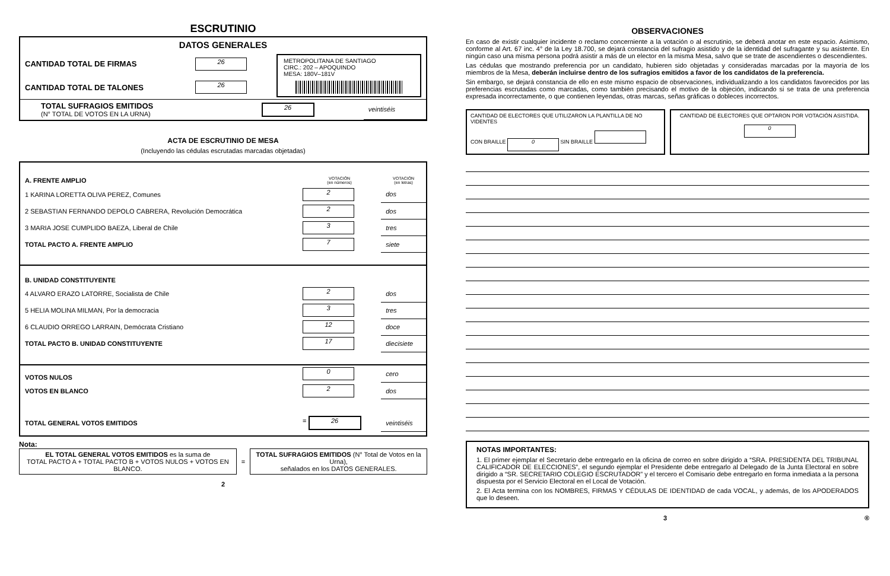ESCRUTINIO
DATOS GENERALES
| CANTIDAD TOTAL DE FIRMAS | 26 | METROPOLITANA DE SANTIAGO CIRC.: 202 – APOQUINDO MESA: 180V–181V |
| CANTIDAD TOTAL DE TALONES | 26 | |
| TOTAL SUFRAGIOS EMITIDOS (N° TOTAL DE VOTOS EN LA URNA) | 26 | veintiséis |
ACTA DE ESCRUTINIO DE MESA
(Incluyendo las cédulas escrutadas marcadas objetadas)
| A. FRENTE AMPLIO | VOTACIÓN (en números) | VOTACIÓN (en letras) |
| 1 KARINA LORETTA OLIVA PEREZ, Comunes | 2 | dos |
| 2 SEBASTIAN FERNANDO DEPOLO CABRERA, Revolución Democrática | 2 | dos |
| 3 MARIA JOSE CUMPLIDO BAEZA, Liberal de Chile | 3 | tres |
| TOTAL PACTO A. FRENTE AMPLIO | 7 | siete |
| B. UNIDAD CONSTITUYENTE | | |
| 4 ALVARO ERAZO LATORRE, Socialista de Chile | 2 | dos |
| 5 HELIA MOLINA MILMAN, Por la democracia | 3 | tres |
| 6 CLAUDIO ORREGO LARRAIN, Demócrata Cristiano | 12 | doce |
| TOTAL PACTO B. UNIDAD CONSTITUYENTE | 17 | diecisiete |
| VOTOS NULOS | 0 | cero |
| VOTOS EN BLANCO | 2 | dos |
| TOTAL GENERAL VOTOS EMITIDOS | = 26 | veintiséis |
Nota:
| EL TOTAL GENERAL VOTOS EMITIDOS es la suma de TOTAL PACTO A + TOTAL PACTO B + VOTOS NULOS + VOTOS EN BLANCO. | = | TOTAL SUFRAGIOS EMITIDOS (N° Total de Votos en la Urna), señalados en los DATOS GENERALES. |
2
OBSERVACIONES
En caso de existir cualquier incidente o reclamo concerniente a la votación o al escrutinio, se deberá anotar en este espacio. Asimismo, conforme al Art. 67 inc. 4° de la Ley 18.700, se dejará constancia del sufragio asistido y de la identidad del sufragante y su asistente. En ningún caso una misma persona podrá asistir a más de un elector en la misma Mesa, salvo que se trate de ascendientes o descendientes.
Las cédulas que mostrando preferencia por un candidato, hubieren sido objetadas y consideradas marcadas por la mayoría de los miembros de la Mesa, deberán incluirse dentro de los sufragios emitidos a favor de los candidatos de la preferencia.
Sin embargo, se dejará constancia de ello en este mismo espacio de observaciones, individualizando a los candidatos favorecidos por las preferencias escrutadas como marcadas, como también precisando el motivo de la objeción, indicando si se trata de una preferencia expresada incorrectamente, o que contienen leyendas, otras marcas, señas gráficas o dobleces incorrectos.
CANTIDAD DE ELECTORES QUE UTILIZARON LA PLANTILLA DE NO VIDENTES
CON BRAILLE 0 SIN BRAILLE
CANTIDAD DE ELECTORES QUE OPTARON POR VOTACIÓN ASISTIDA.
0
NOTAS IMPORTANTES:
1. El primer ejemplar el Secretario debe entregarlo en la oficina de correo en sobre dirigido a “SRA. PRESIDENTA DEL TRIBUNAL CALIFICADOR DE ELECCIONES”, el segundo ejemplar el Presidente debe entregarlo al Delegado de la Junta Electoral en sobre dirigido a “SR. SECRETARIO COLEGIO ESCRUTADOR” y el tercero el Comisario debe entregarlo en forma inmediata a la persona dispuesta por el Servicio Electoral en el Local de Votación.
2. El Acta termina con los NOMBRES, FIRMAS Y CÉDULAS DE IDENTIDAD de cada VOCAL, y además, de los APODERADOS que lo deseen.
3 ®